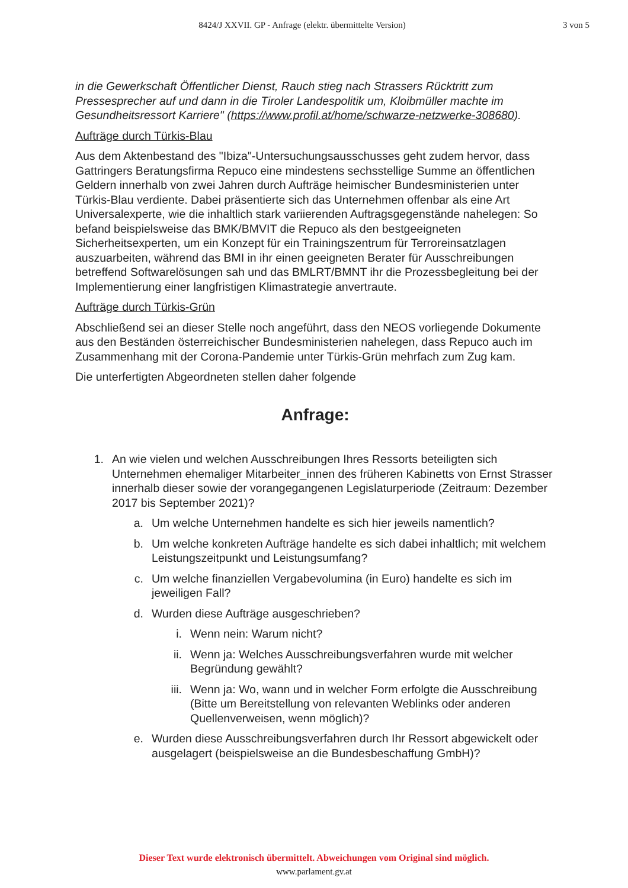8424/J XXVII. GP - Anfrage (elektr. übermittelte Version)
3 von 5
in die Gewerkschaft Öffentlicher Dienst, Rauch stieg nach Strassers Rücktritt zum Pressesprecher auf und dann in die Tiroler Landespolitik um, Kloibmüller machte im Gesundheitsressort Karriere" (https://www.profil.at/home/schwarze-netzwerke-308680).
Aufträge durch Türkis-Blau
Aus dem Aktenbestand des "Ibiza"-Untersuchungsausschusses geht zudem hervor, dass Gattringers Beratungsfirma Repuco eine mindestens sechsstellige Summe an öffentlichen Geldern innerhalb von zwei Jahren durch Aufträge heimischer Bundesministerien unter Türkis-Blau verdiente. Dabei präsentierte sich das Unternehmen offenbar als eine Art Universalexperte, wie die inhaltlich stark variierenden Auftragsgegenstände nahelegen: So befand beispielsweise das BMK/BMVIT die Repuco als den bestgeeigneten Sicherheitsexperten, um ein Konzept für ein Trainingszentrum für Terroreinsatzlagen auszuarbeiten, während das BMI in ihr einen geeigneten Berater für Ausschreibungen betreffend Softwarelösungen sah und das BMLRT/BMNT ihr die Prozessbegleitung bei der Implementierung einer langfristigen Klimastrategie anvertraute.
Aufträge durch Türkis-Grün
Abschließend sei an dieser Stelle noch angeführt, dass den NEOS vorliegende Dokumente aus den Beständen österreichischer Bundesministerien nahelegen, dass Repuco auch im Zusammenhang mit der Corona-Pandemie unter Türkis-Grün mehrfach zum Zug kam.
Die unterfertigten Abgeordneten stellen daher folgende
Anfrage:
1. An wie vielen und welchen Ausschreibungen Ihres Ressorts beteiligten sich Unternehmen ehemaliger Mitarbeiter_innen des früheren Kabinetts von Ernst Strasser innerhalb dieser sowie der vorangegangenen Legislaturperiode (Zeitraum: Dezember 2017 bis September 2021)?
a. Um welche Unternehmen handelte es sich hier jeweils namentlich?
b. Um welche konkreten Aufträge handelte es sich dabei inhaltlich; mit welchem Leistungszeitpunkt und Leistungsumfang?
c. Um welche finanziellen Vergabevolumina (in Euro) handelte es sich im jeweiligen Fall?
d. Wurden diese Aufträge ausgeschrieben?
i. Wenn nein: Warum nicht?
ii. Wenn ja: Welches Ausschreibungsverfahren wurde mit welcher Begründung gewählt?
iii. Wenn ja: Wo, wann und in welcher Form erfolgte die Ausschreibung (Bitte um Bereitstellung von relevanten Weblinks oder anderen Quellenverweisen, wenn möglich)?
e. Wurden diese Ausschreibungsverfahren durch Ihr Ressort abgewickelt oder ausgelagert (beispielsweise an die Bundesbeschaffung GmbH)?
Dieser Text wurde elektronisch übermittelt. Abweichungen vom Original sind möglich.
www.parlament.gv.at